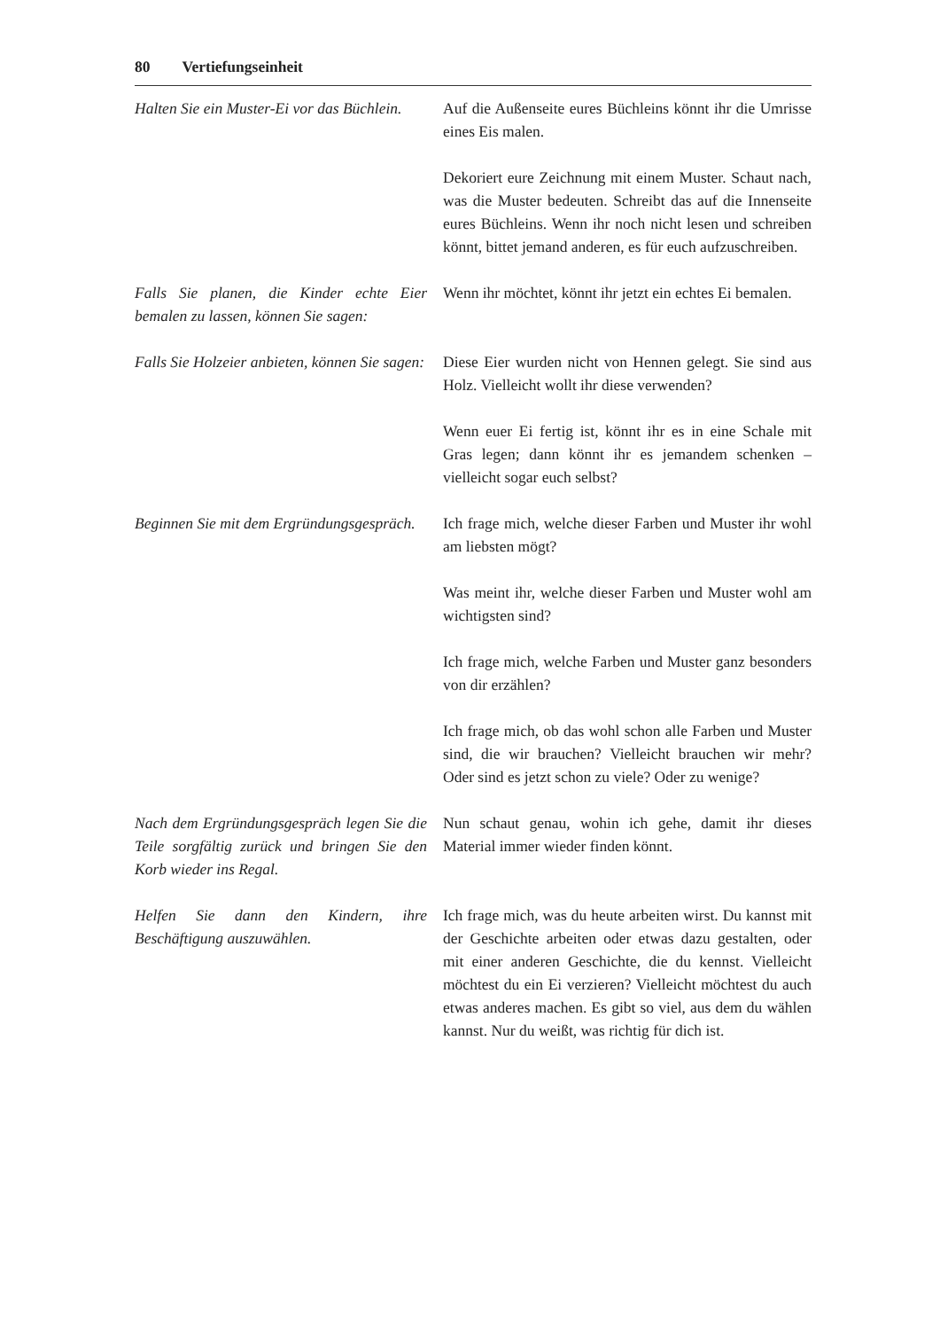80 Vertiefungseinheit
Halten Sie ein Muster-Ei vor das Büchlein.
Auf die Außenseite eures Büchleins könnt ihr die Umrisse eines Eis malen.
Dekoriert eure Zeichnung mit einem Muster. Schaut nach, was die Muster bedeuten. Schreibt das auf die Innenseite eures Büchleins. Wenn ihr noch nicht lesen und schreiben könnt, bittet jemand anderen, es für euch aufzuschreiben.
Falls Sie planen, die Kinder echte Eier bemalen zu lassen, können Sie sagen:
Wenn ihr möchtet, könnt ihr jetzt ein echtes Ei bemalen.
Falls Sie Holzeier anbieten, können Sie sagen:
Diese Eier wurden nicht von Hennen gelegt. Sie sind aus Holz. Vielleicht wollt ihr diese verwenden?
Wenn euer Ei fertig ist, könnt ihr es in eine Schale mit Gras legen; dann könnt ihr es jemandem schenken – vielleicht sogar euch selbst?
Beginnen Sie mit dem Ergründungsgespräch.
Ich frage mich, welche dieser Farben und Muster ihr wohl am liebsten mögt?
Was meint ihr, welche dieser Farben und Muster wohl am wichtigsten sind?
Ich frage mich, welche Farben und Muster ganz besonders von dir erzählen?
Ich frage mich, ob das wohl schon alle Farben und Muster sind, die wir brauchen? Vielleicht brauchen wir mehr? Oder sind es jetzt schon zu viele? Oder zu wenige?
Nach dem Ergründungsgespräch legen Sie die Teile sorgfältig zurück und bringen Sie den Korb wieder ins Regal.
Nun schaut genau, wohin ich gehe, damit ihr dieses Material immer wieder finden könnt.
Helfen Sie dann den Kindern, ihre Beschäftigung auszuwählen.
Ich frage mich, was du heute arbeiten wirst. Du kannst mit der Geschichte arbeiten oder etwas dazu gestalten, oder mit einer anderen Geschichte, die du kennst. Vielleicht möchtest du ein Ei verzieren? Vielleicht möchtest du auch etwas anderes machen. Es gibt so viel, aus dem du wählen kannst. Nur du weißt, was richtig für dich ist.